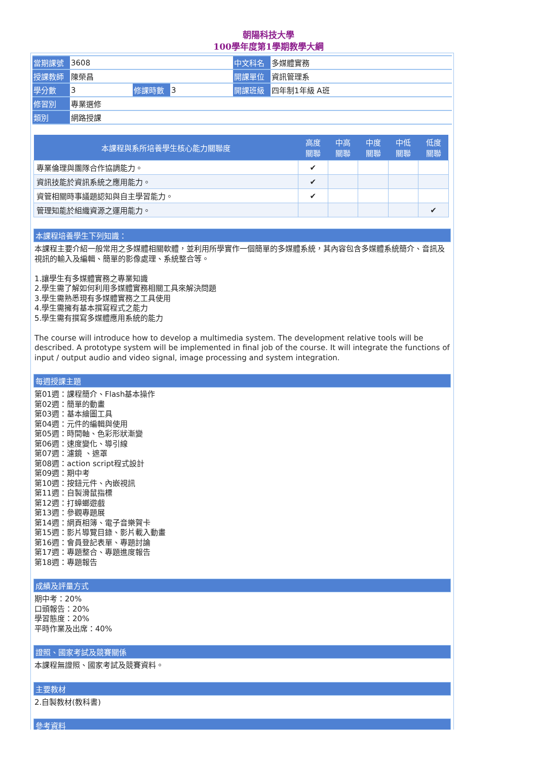朝陽科技大學
100學年度第1學期教學大綱
| 當期課號 | 3608 | | | 中文科名 | 多媒體實務 |
| 授課教師 | 陳榮昌 | | | 開課單位 | 資訊管理系 |
| 學分數 | 3 | 修課時數 | 3 | 開課班級 | 四年制1年級 A班 |
| 修習別 | 專業選修 | | | | |
| 類別 | 網路授課 | | | | |
| 本課程與系所培養學生核心能力關聯度 | 高度 關聯 | 中高 關聯 | 中度 關聯 | 中低 關聯 | 低度 關聯 |
| --- | --- | --- | --- | --- | --- |
| 專業倫理與團隊合作協調能力。 | ✔ | | | | |
| 資訊技能於資訊系統之應用能力。 | ✔ | | | | |
| 資管相關時事議題認知與自主學習能力。 | ✔ | | | | |
| 管理知能於組織資源之運用能力。 | | | | | ✔ |
本課程培養學生下列知識：
本課程主要介紹一般常用之多媒體相關軟體，並利用所學實作一個簡單的多媒體系統，其內容包含多媒體系統簡介、音訊及視訊的輸入及編輯、簡單的影像處理、系統整合等。
1.讓學生有多媒體實務之專業知識
2.學生需了解如何利用多媒體實務相關工具來解決問題
3.學生需熟悉現有多媒體實務之工具使用
4.學生需擁有基本撰寫程式之能力
5.學生需有撰寫多媒體應用系統的能力
The course will introduce how to develop a multimedia system. The development relative tools will be described. A prototype system will be implemented in final job of the course. It will integrate the functions of input / output audio and video signal, image processing and system integration.
每週授課主題
第01週：課程簡介、Flash基本操作
第02週：簡單的動畫
第03週：基本繪圖工具
第04週：元件的編輯與使用
第05週：時間軸、色彩形狀漸變
第06週：速度變化、導引線
第07週：濾鏡 、遮罩
第08週：action script程式設計
第09週：期中考
第10週：按鈕元件、內嵌視訊
第11週：自製滑鼠指標
第12週：打蟑螂遊戲
第13週：參觀專題展
第14週：網頁相簿、電子音樂賀卡
第15週：影片導覽目錄、影片載入動畫
第16週：會員登記表單、專題討論
第17週：專題整合、專題進度報告
第18週：專題報告
成績及評量方式
期中考：20%
口頭報告：20%
學習態度：20%
平時作業及出席：40%
證照、國家考試及競賽關係
本課程無證照、國家考試及競賽資料。
主要教材
2.自製教材(教科書)
參考資料